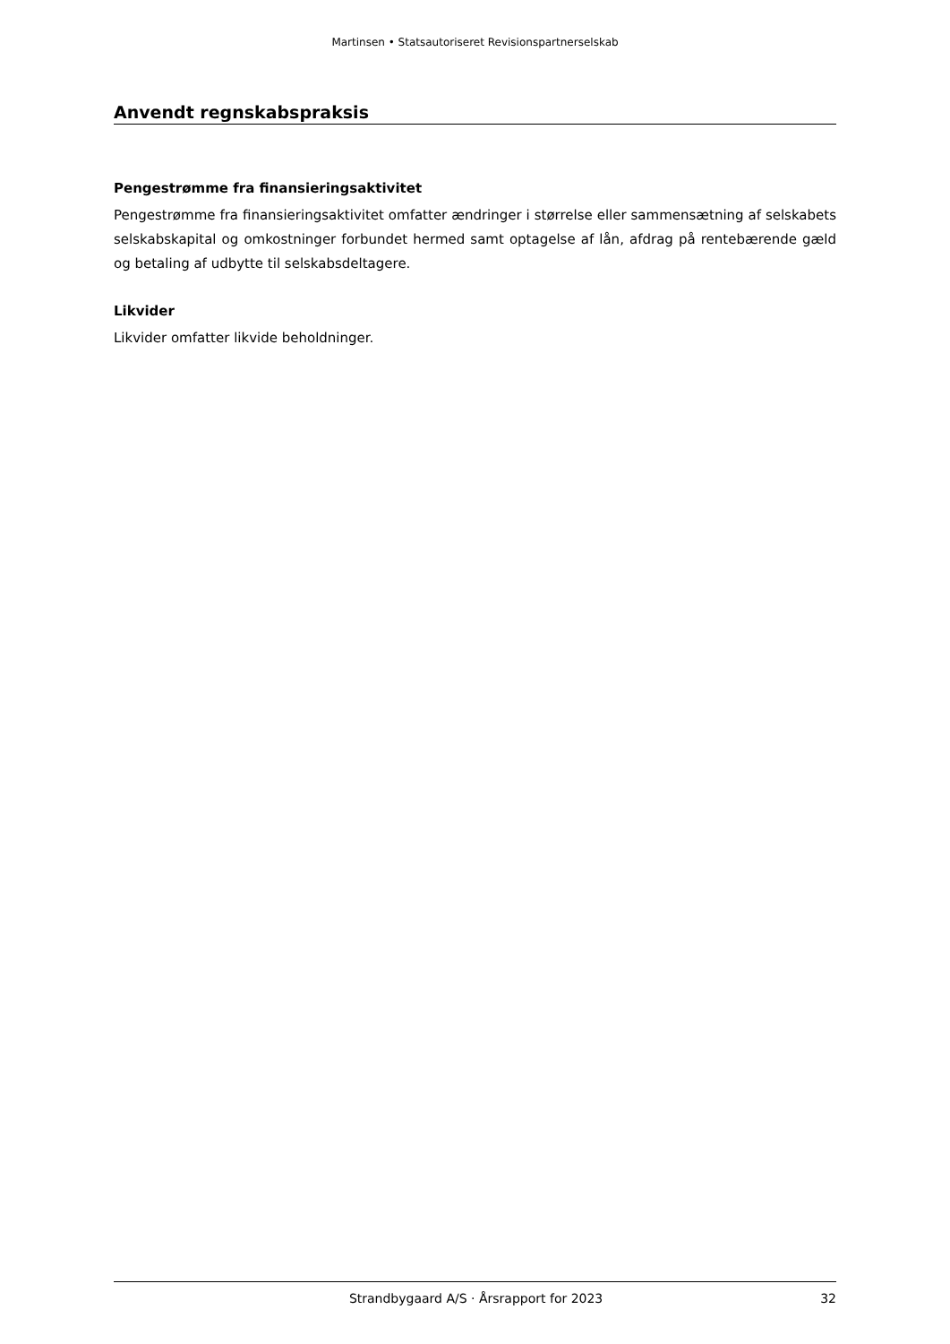Martinsen • Statsautoriseret Revisionspartnerselskab
Anvendt regnskabspraksis
Pengestrømme fra finansieringsaktivitet
Pengestrømme fra finansieringsaktivitet omfatter ændringer i størrelse eller sammensætning af selska­bets selskabskapital og omkostninger forbundet hermed samt optagelse af lån, afdrag på rentebærende gæld og betaling af udbytte til selskabsdeltagere.
Likvider
Likvider omfatter likvide beholdninger.
Strandbygaard A/S · Årsrapport for 2023 32